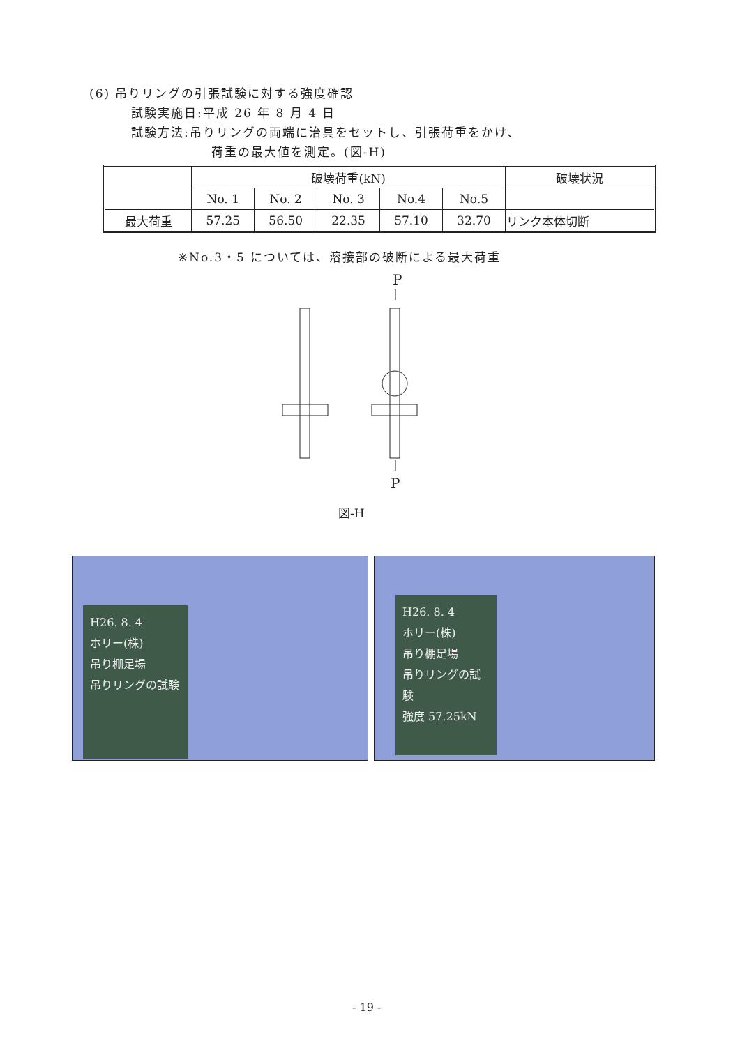(6) 吊りリングの引張試験に対する強度確認
試験実施日:平成 26 年 8 月 4 日
試験方法:吊りリングの両端に治具をセットし、引張荷重をかけ、
荷重の最大値を測定。(図-H)
| | 破壊荷重(kN) | | | | | 破壊状況 |
| --- | --- | --- | --- | --- | --- | --- |
| | No. 1 | No. 2 | No. 3 | No.4 | No.5 | |
| 最大荷重 | 57.25 | 56.50 | 22.35 | 57.10 | 32.70 | リンク本体切断 |
※No.3・5 については、溶接部の破断による最大荷重
P
P
図-H
H26. 8. 4
ホリー(株)
吊り棚足場
吊りリングの試験
H26. 8. 4
ホリー(株)
吊り棚足場
吊りリングの試験
強度 57.25kN
- 19 -